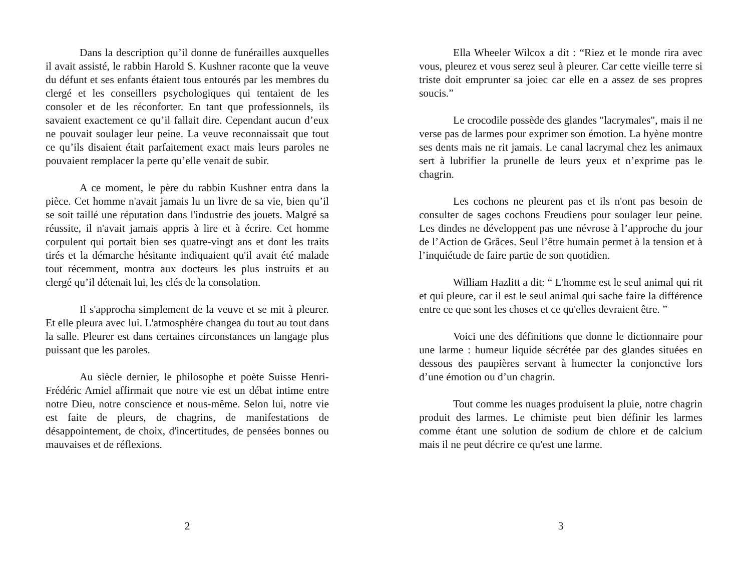Dans la description qu’il donne de funérailles auxquelles il avait assisté, le rabbin Harold S. Kushner raconte que la veuve du défunt et ses enfants étaient tous entourés par les membres du clergé et les conseillers psychologiques qui tentaient de les consoler et de les réconforter. En tant que professionnels, ils savaient exactement ce qu’il fallait dire. Cependant aucun d’eux ne pouvait soulager leur peine. La veuve reconnaissait que tout ce qu’ils disaient était parfaitement exact mais leurs paroles ne pouvaient remplacer la perte qu’elle venait de subir.
A ce moment, le père du rabbin Kushner entra dans la pièce. Cet homme n'avait jamais lu un livre de sa vie, bien qu’il se soit taillé une réputation dans l'industrie des jouets. Malgré sa réussite, il n'avait jamais appris à lire et à écrire. Cet homme corpulent qui portait bien ses quatre-vingt ans et dont les traits tirés et la démarche hésitante indiquaient qu'il avait été malade tout récemment, montra aux docteurs les plus instruits et au clergé qu’il détenait lui, les clés de la consolation.
Il s'approcha simplement de la veuve et se mit à pleurer. Et elle pleura avec lui. L'atmosphère changea du tout au tout dans la salle. Pleurer est dans certaines circonstances un langage plus puissant que les paroles.
Au siècle dernier, le philosophe et poète Suisse Henri-Frédéric Amiel affirmait que notre vie est un débat intime entre notre Dieu, notre conscience et nous-même. Selon lui, notre vie est faite de pleurs, de chagrins, de manifestations de désappointement, de choix, d'incertitudes, de pensées bonnes ou mauvaises et de réflexions.
2
Ella Wheeler Wilcox a dit : “Riez et le monde rira avec vous, pleurez et vous serez seul à pleurer. Car cette vieille terre si triste doit emprunter sa joiec car elle en a assez de ses propres soucis.”
Le crocodile possède des glandes "lacrymales", mais il ne verse pas de larmes pour exprimer son émotion. La hyène montre ses dents mais ne rit jamais. Le canal lacrymal chez les animaux sert à lubrifier la prunelle de leurs yeux et n’exprime pas le chagrin.
Les cochons ne pleurent pas et ils n'ont pas besoin de consulter de sages cochons Freudiens pour soulager leur peine. Les dindes ne développent pas une névrose à l’approche du jour de l’Action de Grâces. Seul l’être humain permet à la tension et à l’inquiétude de faire partie de son quotidien.
William Hazlitt a dit: “ L'homme est le seul animal qui rit et qui pleure, car il est le seul animal qui sache faire la différence entre ce que sont les choses et ce qu'elles devraient être. ”
Voici une des définitions que donne le dictionnaire pour une larme : humeur liquide sécrétée par des glandes situées en dessous des paupières servant à humecter la conjonctive lors d’une émotion ou d’un chagrin.
Tout comme les nuages produisent la pluie, notre chagrin produit des larmes. Le chimiste peut bien définir les larmes comme étant une solution de sodium de chlore et de calcium mais il ne peut décrire ce qu'est une larme.
3